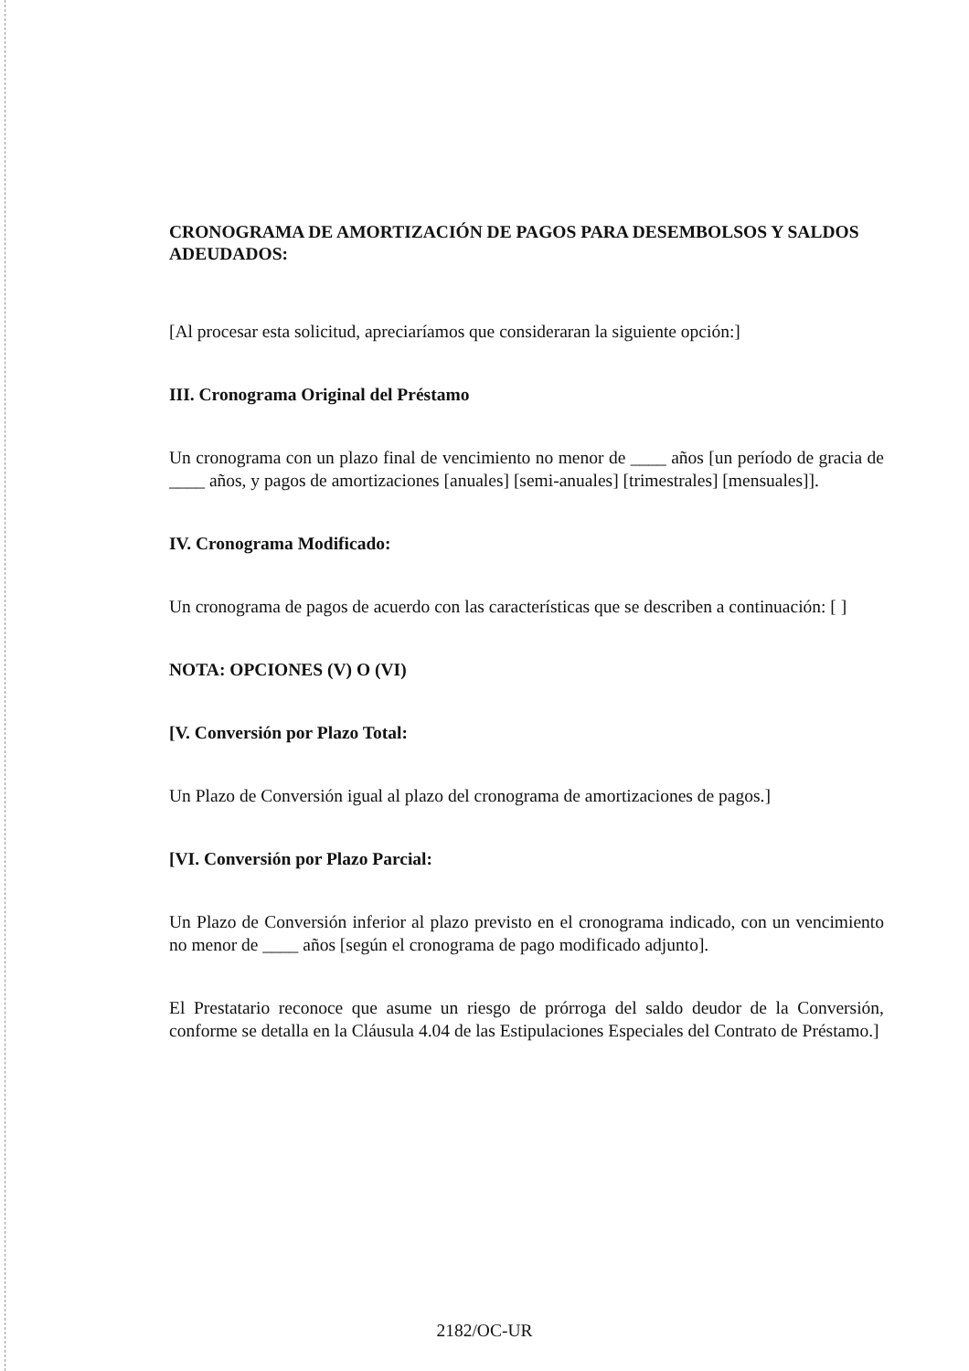CRONOGRAMA DE AMORTIZACIÓN DE PAGOS PARA DESEMBOLSOS Y SALDOS ADEUDADOS:
[Al procesar esta solicitud, apreciaríamos que consideraran la siguiente opción:]
III. Cronograma Original del Préstamo
Un cronograma con un plazo final de vencimiento no menor de ____ años [un período de gracia de ____ años, y pagos de amortizaciones [anuales] [semi-anuales] [trimestrales] [mensuales]].
IV. Cronograma Modificado:
Un cronograma de pagos de acuerdo con las características que se describen a continuación: [ ]
NOTA: OPCIONES (V) O (VI)
[V. Conversión por Plazo Total:
Un Plazo de Conversión igual al plazo del cronograma de amortizaciones de pagos.]
[VI. Conversión por Plazo Parcial:
Un Plazo de Conversión inferior al plazo previsto en el cronograma indicado, con un vencimiento no menor de ____ años [según el cronograma de pago modificado adjunto].
El Prestatario reconoce que asume un riesgo de prórroga del saldo deudor de la Conversión, conforme se detalla en la Cláusula 4.04 de las Estipulaciones Especiales del Contrato de Préstamo.]
2182/OC-UR